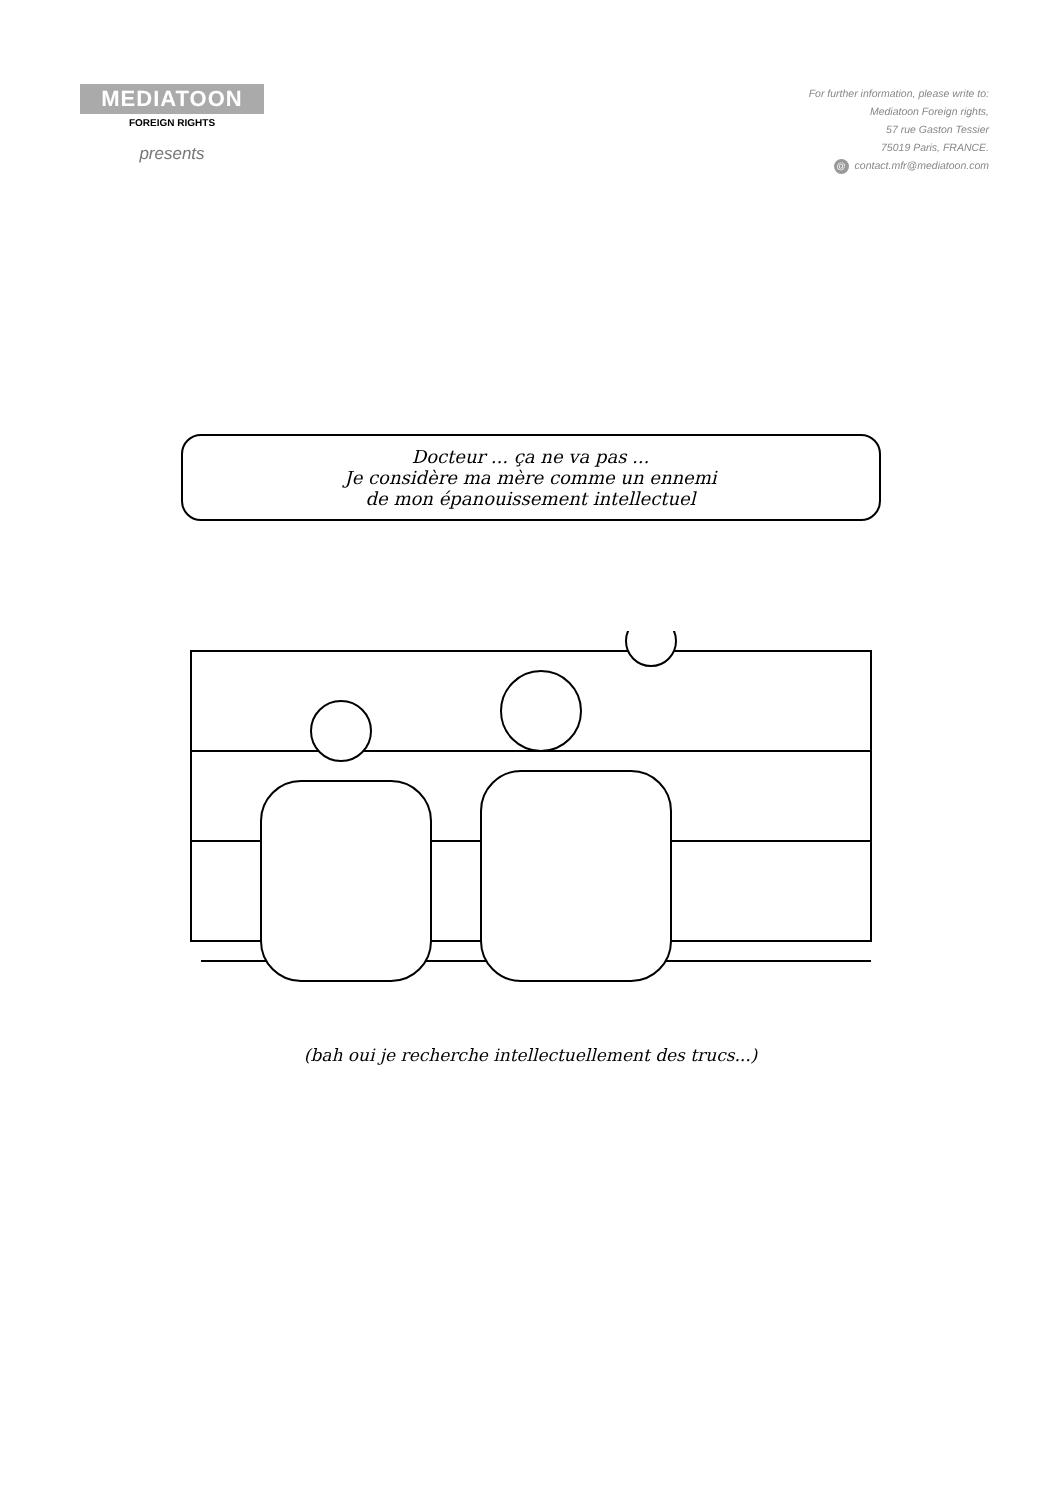MEDIATOON
FOREIGN RIGHTS
presents
For further information, please write to:
Mediatoon Foreign rights,
57 rue Gaston Tessier
75019 Paris, FRANCE.
@ contact.mfr@mediatoon.com
Docteur ... ça ne va pas ...
Je considère ma mère comme un ennemi
de mon épanouissement intellectuel
(bah oui je recherche intellectuellement des trucs...)